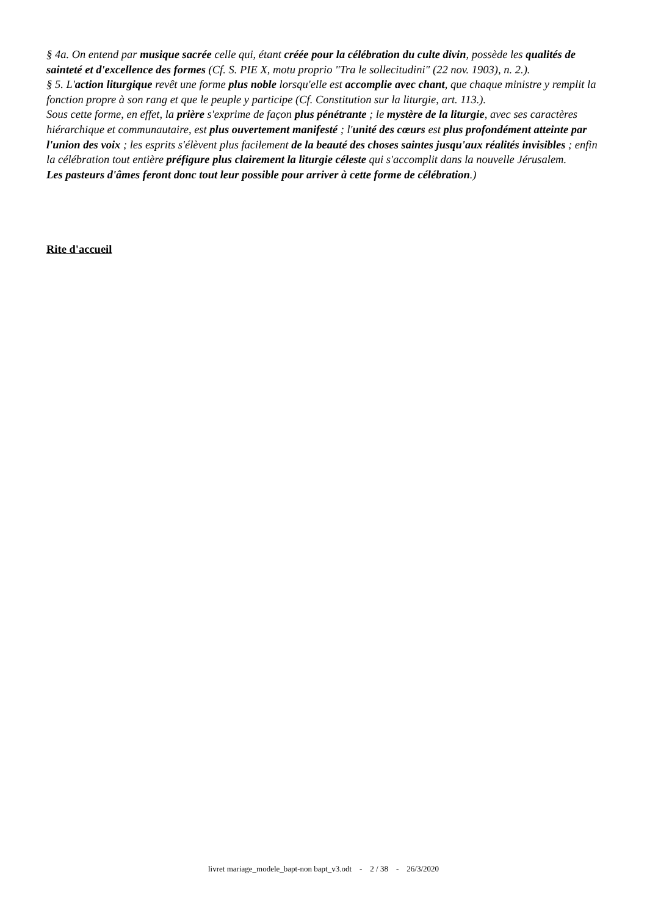§ 4a. On entend par musique sacrée celle qui, étant créée pour la célébration du culte divin, possède les qualités de sainteté et d'excellence des formes (Cf. S. PIE X, motu proprio "Tra le sollecitudini" (22 nov. 1903), n. 2.).
§ 5. L'action liturgique revêt une forme plus noble lorsqu'elle est accomplie avec chant, que chaque ministre y remplit la fonction propre à son rang et que le peuple y participe (Cf. Constitution sur la liturgie, art. 113.).
Sous cette forme, en effet, la prière s'exprime de façon plus pénétrante ; le mystère de la liturgie, avec ses caractères hiérarchique et communautaire, est plus ouvertement manifesté ; l'unité des cœurs est plus profondément atteinte par l'union des voix ; les esprits s'élèvent plus facilement de la beauté des choses saintes jusqu'aux réalités invisibles ; enfin la célébration tout entière préfigure plus clairement la liturgie céleste qui s'accomplit dans la nouvelle Jérusalem.
Les pasteurs d'âmes feront donc tout leur possible pour arriver à cette forme de célébration.)
Rite d'accueil
livret mariage_modele_bapt-non bapt_v3.odt - 2 / 38 - 26/3/2020